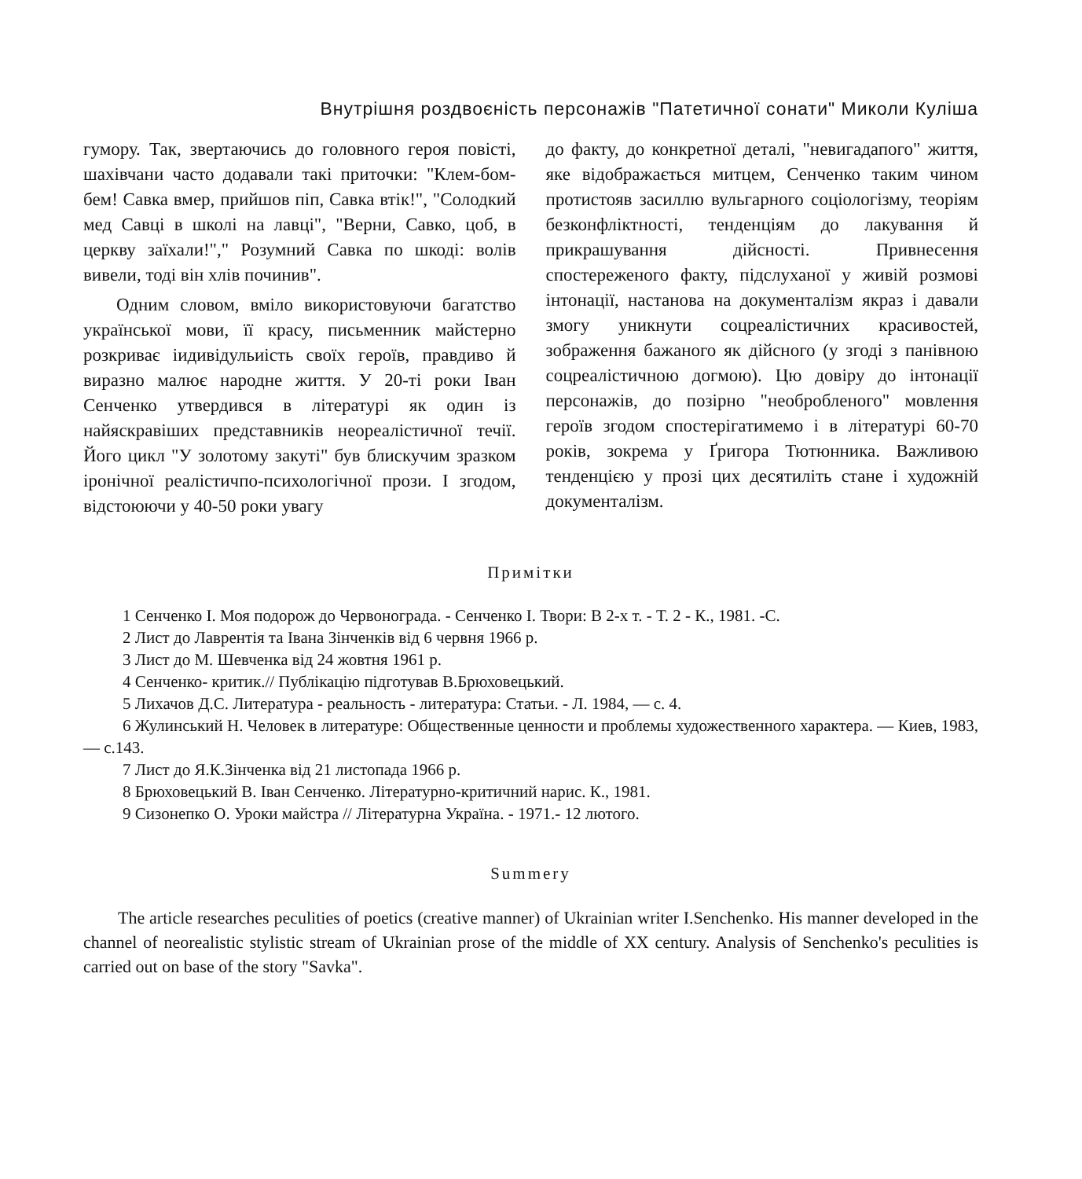Внутрішня роздвоєність персонажів "Патетичної сонати" Миколи Куліша
гумору. Так, звертаючись до головного героя повісті, шахівчани часто додавали такі приточки: "Клем-бом-бем! Савка вмер, прийшов піп, Савка втік!", "Солодкий мед Савці в школі на лавці", "Верни, Савко, цоб, в церкву заїхали!"," Розумний Савка по шкоді: волів вивели, тоді він хлів починив".
Одним словом, вміло використовуючи багатство української мови, її красу, письменник майстерно розкриває іидивідульиість своїх героїв, правдиво й виразно малює народне життя. У 20-ті роки Іван Сенченко утвердився в літературі як один із найяскравіших представників неореалістичної течії. Його цикл "У золотому закуті" був блискучим зразком іронічної реалістичпо-психологічної прози. І згодом, відстоюючи у 40-50 роки увагу
до факту, до конкретної деталі, "невигадапого" життя, яке відображається митцем, Сенченко таким чином протистояв засиллю вульгарного соціологізму, теоріям безконфліктності, тенденціям до лакування й прикрашування дійсності. Привнесення спостереженого факту, підслуханої у живій розмові інтонації, настанова на документалізм якраз і давали змогу уникнути соцреалістичних красивостей, зображення бажаного як дійсного (у згоді з панівною соцреалістичною догмою). Цю довіру до інтонації персонажів, до позірно "необробленого" мовлення героїв згодом спостерігатимемо і в літературі 60-70 років, зокрема у Ґригора Тютюнника. Важливою тенденцією у прозі цих десятиліть стане і художній документалізм.
Примітки
1 Сенченко І. Моя подорож до Червонограда. - Сенченко І. Твори: В 2-х т. - Т. 2 - К., 1981. -С.
2 Лист до Лаврентія та Івана Зінченків від 6 червня 1966 р.
3 Лист до М. Шевченка від 24 жовтня 1961 р.
4 Сенченко- критик.// Публікацію підготував В.Брюховецький.
5 Лихачов Д.С. Литература - реальность - литература: Статьи. - Л. 1984, — с. 4.
6 Жулинський Н. Человек в литературе: Общественные ценности и проблемы художественного характера. — Киев, 1983, — с.143.
7 Лист до Я.К.Зінченка від 21 листопада 1966 р.
8 Брюховецький В. Іван Сенченко. Літературно-критичний нарис. К., 1981.
9 Сизонепко О. Уроки майстра // Літературна Україна. - 1971.- 12 лютого.
Summery
The article researches peculities of poetics (creative manner) of Ukrainian writer I.Senchenko. His manner developed in the channel of neorealistic stylistic stream of Ukrainian prose of the middle of XX century. Analysis of Senchenko's peculities is carried out on base of the story "Savka".